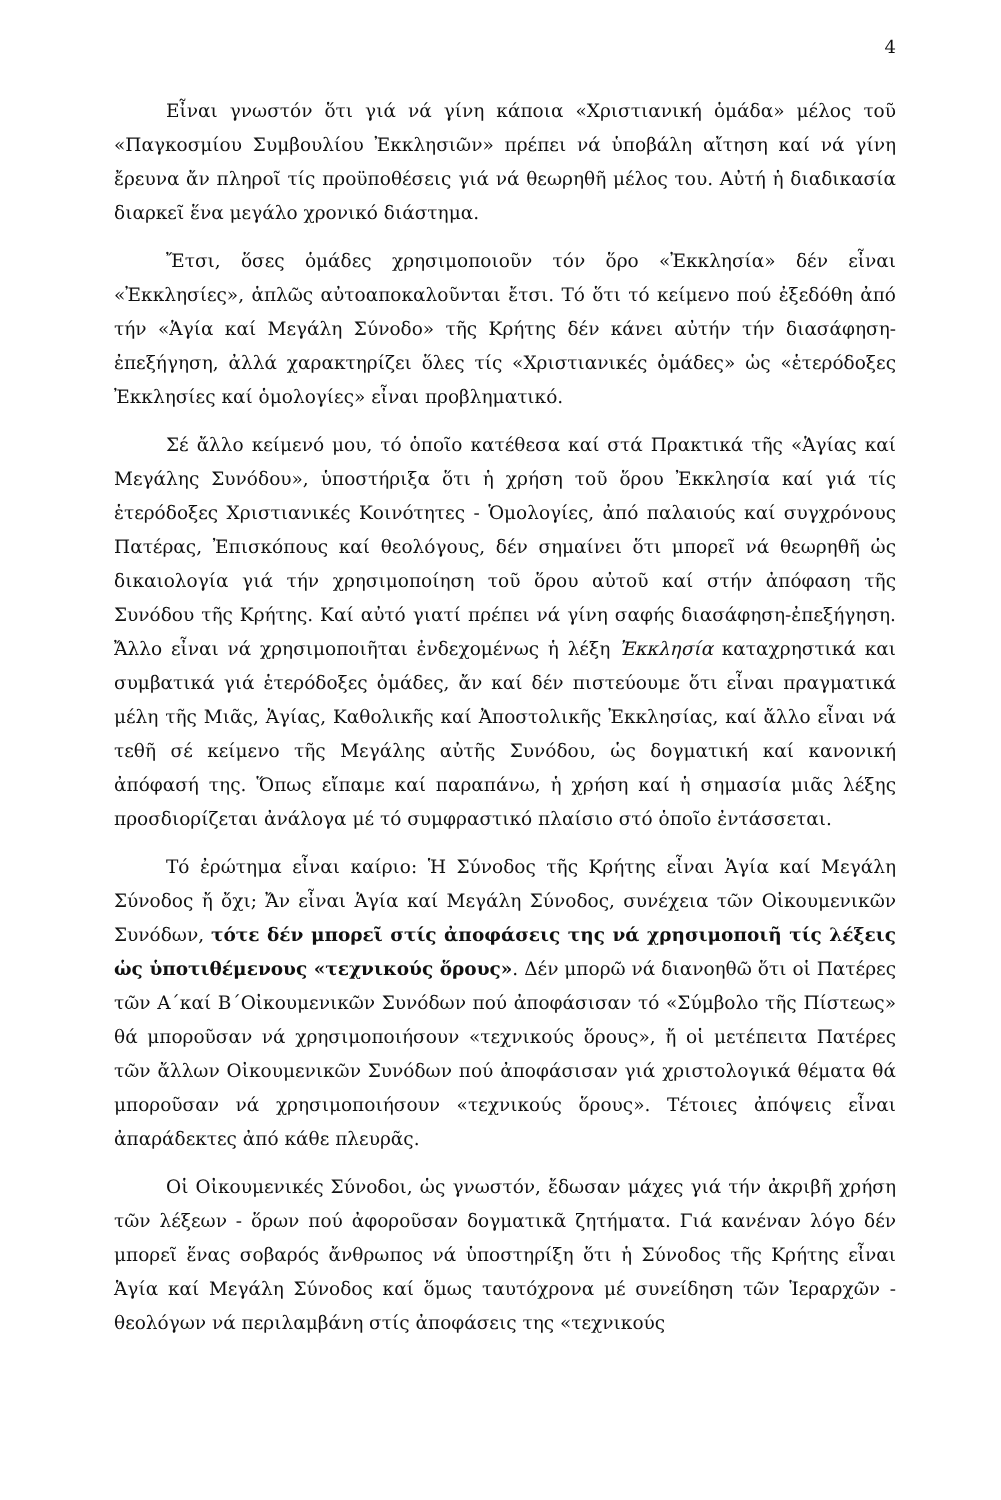4
Εἶναι γνωστόν ὅτι γιά νά γίνη κάποια «Χριστιανική ὁμάδα» μέλος τοῦ «Παγκοσμίου Συμβουλίου Ἐκκλησιῶν» πρέπει νά ὑποβάλη αἴτηση καί νά γίνη ἔρευνα ἄν πληροῖ τίς προϋποθέσεις γιά νά θεωρηθῆ μέλος του. Αὐτή ἡ διαδικασία διαρκεῖ ἕνα μεγάλο χρονικό διάστημα.
Ἔτσι, ὅσες ὁμάδες χρησιμοποιοῦν τόν ὅρο «Ἐκκλησία» δέν εἶναι «Ἐκκλησίες», ἁπλῶς αὐτοαποκαλοῦνται ἔτσι. Τό ὅτι τό κείμενο πού ἐξεδόθη ἀπό τήν «Ἁγία καί Μεγάλη Σύνοδο» τῆς Κρήτης δέν κάνει αὐτήν τήν διασάφηση-ἐπεξήγηση, ἀλλά χαρακτηρίζει ὅλες τίς «Χριστιανικές ὁμάδες» ὡς «ἑτερόδοξες Ἐκκλησίες καί ὁμολογίες» εἶναι προβληματικό.
Σέ ἄλλο κείμενό μου, τό ὁποῖο κατέθεσα καί στά Πρακτικά τῆς «Ἁγίας καί Μεγάλης Συνόδου», ὑποστήριξα ὅτι ἡ χρήση τοῦ ὅρου Ἐκκλησία καί γιά τίς ἑτερόδοξες Χριστιανικές Κοινότητες - Ὁμολογίες, ἀπό παλαιούς καί συγχρόνους Πατέρας, Ἐπισκόπους καί θεολόγους, δέν σημαίνει ὅτι μπορεῖ νά θεωρηθῆ ὡς δικαιολογία γιά τήν χρησιμοποίηση τοῦ ὅρου αὐτοῦ καί στήν ἀπόφαση τῆς Συνόδου τῆς Κρήτης. Καί αὐτό γιατί πρέπει νά γίνη σαφής διασάφηση-ἐπεξήγηση. Ἄλλο εἶναι νά χρησιμοποιῆται ἐνδεχομένως ἡ λέξη Ἐκκλησία καταχρηστικά και συμβατικά γιά ἑτερόδοξες ὁμάδες, ἄν καί δέν πιστεύουμε ὅτι εἶναι πραγματικά μέλη τῆς Μιᾶς, Ἁγίας, Καθολικῆς καί Ἀποστολικῆς Ἐκκλησίας, καί ἄλλο εἶναι νά τεθῆ σέ κείμενο τῆς Μεγάλης αὐτῆς Συνόδου, ὡς δογματική καί κανονική ἀπόφασή της. Ὅπως εἴπαμε καί παραπάνω, ἡ χρήση καί ἡ σημασία μιᾶς λέξης προσδιορίζεται ἀνάλογα μέ τό συμφραστικό πλαίσιο στό ὁποῖο ἐντάσσεται.
Τό ἐρώτημα εἶναι καίριο: Ἡ Σύνοδος τῆς Κρήτης εἶναι Ἁγία καί Μεγάλη Σύνοδος ἤ ὄχι; Ἄν εἶναι Ἁγία καί Μεγάλη Σύνοδος, συνέχεια τῶν Οἰκουμενικῶν Συνόδων, τότε δέν μπορεῖ στίς ἀποφάσεις της νά χρησιμοποιῆ τίς λέξεις ὡς ὑποτιθέμενους «τεχνικούς ὅρους». Δέν μπορῶ νά διανοηθῶ ὅτι οἱ Πατέρες τῶν Α΄καί Β΄Οἰκουμενικῶν Συνόδων πού ἀποφάσισαν τό «Σύμβολο τῆς Πίστεως» θά μποροῦσαν νά χρησιμοποιήσουν «τεχνικούς ὅρους», ἤ οἱ μετέπειτα Πατέρες τῶν ἄλλων Οἰκουμενικῶν Συνόδων πού ἀποφάσισαν γιά χριστολογικά θέματα θά μποροῦσαν νά χρησιμοποιήσουν «τεχνικούς ὅρους». Τέτοιες ἀπόψεις εἶναι ἀπαράδεκτες ἀπό κάθε πλευρᾶς.
Οἱ Οἰκουμενικές Σύνοδοι, ὡς γνωστόν, ἔδωσαν μάχες γιά τήν ἀκριβῆ χρήση τῶν λέξεων - ὅρων πού ἀφοροῦσαν δογματικᾶ ζητήματα. Γιά κανέναν λόγο δέν μπορεῖ ἕνας σοβαρός ἄνθρωπος νά ὑποστηρίξη ὅτι ἡ Σύνοδος τῆς Κρήτης εἶναι Ἁγία καί Μεγάλη Σύνοδος καί ὅμως ταυτόχρονα μέ συνείδηση τῶν Ἱεραρχῶν - θεολόγων νά περιλαμβάνη στίς ἀποφάσεις της «τεχνικούς